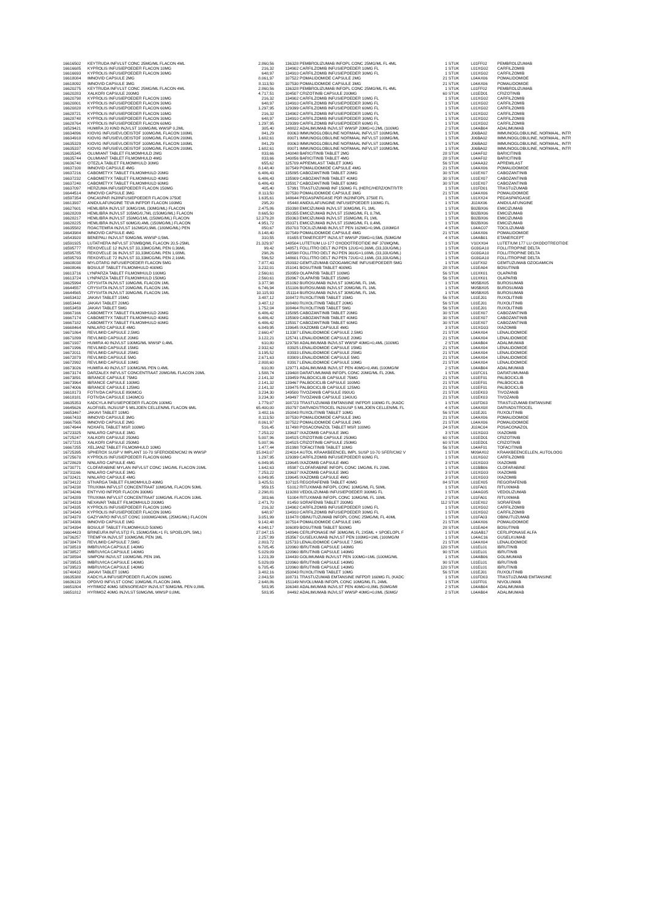| 16616502 | KEYTRUDA INFVLST CONC 25MG/ML FLACON 4ML | 2.860,56 | 136328 | PEMBROLIZUMAB INFOPL CONC 25MG/ML FL 4ML | 1 | STUK | L01FF02 | PEMBROLIZUMAB |
| 16616685 | KYPROLIS INFUSIEPOEDER FLACON 10MG | 216,32 | 134902 | CARFILZOMIB INFUSIEPOEDER 10MG FL | 1 | STUK | L01XG02 | CARFILZOMIB |
| 16616693 | KYPROLIS INFUSIEPOEDER FLACON 30MG | 648,97 | 134910 | CARFILZOMIB INFUSIEPOEDER 30MG FL | 1 | STUK | L01XG02 | CARFILZOMIB |
| 16618084 | IMNOVID CAPSULE 2MG | 8.061,97 | 107522 | POMALIDOMIDE CAPSULE 2MG | 21 | STUK | L04AX06 | POMALIDOMIDE |
| 16618092 | IMNOVID CAPSULE 3MG | 8.113,50 | 107530 | POMALIDOMIDE CAPSULE 3MG | 21 | STUK | L04AX06 | POMALIDOMIDE |
| 16620275 | KEYTRUDA INFVLST CONC 25MG/ML FLACON 4ML | 2.860,56 | 136328 | PEMBROLIZUMAB INFOPL CONC 25MG/ML FL 4ML | 1 | STUK | L01FF02 | PEMBROLIZUMAB |
| 16620283 | XALKORI CAPSULE 200MG | 4.717,51 | 104507 | CRIZOTINIB CAPSULE 200MG | 60 | STUK | L01ED01 | CRIZOTINIB |
| 16620798 | KYPROLIS INFUSIEPOEDER FLACON 10MG | 216,32 | 134902 | CARFILZOMIB INFUSIEPOEDER 10MG FL | 1 | STUK | L01XG02 | CARFILZOMIB |
| 16620801 | KYPROLIS INFUSIEPOEDER FLACON 30MG | 648,97 | 134910 | CARFILZOMIB INFUSIEPOEDER 30MG FL | 1 | STUK | L01XG02 | CARFILZOMIB |
| 16620828 | KYPROLIS INFUSIEPOEDER FLACON 60MG | 1.297,95 | 129399 | CARFILZOMIB INFUSIEPOEDER 60MG FL | 1 | STUK | L01XG02 | CARFILZOMIB |
| 16628721 | KYPROLIS INFUSIEPOEDER FLACON 10MG | 216,32 | 134902 | CARFILZOMIB INFUSIEPOEDER 10MG FL | 1 | STUK | L01XG02 | CARFILZOMIB |
| 16628748 | KYPROLIS INFUSIEPOEDER FLACON 30MG | 648,97 | 134910 | CARFILZOMIB INFUSIEPOEDER 30MG FL | 1 | STUK | L01XG02 | CARFILZOMIB |
| 16628764 | KYPROLIS INFUSIEPOEDER FLACON 60MG | 1.297,95 | 129399 | CARFILZOMIB INFUSIEPOEDER 60MG FL | 1 | STUK | L01XG02 | CARFILZOMIB |
| 16529421 | HUMIRA 20 KIND INJVLST 100MG/ML WWSP 0,2ML | 305,40 | 148822 | ADALIMUMAB INJVLST WWSP 20MG=0,2ML (100MG | 2 | STUK | L04AB04 | ADALIMUMAB |
| 16634896 | KIOVIG INFUSIEVLOEISTOF 100MG/ML FLACON 100ML | 841,29 | 80063 | IMMUNOGLOBULINE NORMAAL INFVLST 100MG/ML | 1 | STUK | J06BA02 | IMMUNOGLOBULINE, NORMAAL, INTR |
| 16634918 | KIOVIG INFUSIEVLOEISTOF 100MG/ML FLACON 200ML | 1.682,61 | 80071 | IMMUNOGLOBULINE NORMAAL INFVLST 100MG/ML | 1 | STUK | J06BA02 | IMMUNOGLOBULINE, NORMAAL, INTR |
| 16635329 | KIOVIG INFUSIEVLOEISTOF 100MG/ML FLACON 100ML | 841,29 | 80063 | IMMUNOGLOBULINE NORMAAL INFVLST 100MG/ML | 1 | STUK | J06BA02 | IMMUNOGLOBULINE, NORMAAL, INTR |
| 16635337 | KIOVIG INFUSIEVLOEISTOF 100MG/ML FLACON 200ML | 1.682,61 | 80071 | IMMUNOGLOBULINE NORMAAL INFVLST 100MG/ML | 1 | STUK | J06BA02 | IMMUNOGLOBULINE, NORMAAL, INTR |
| 16635345 | OLUMIANT TABLET FILMOMHULD 2MG | 833,66 | 140848 | BARICITINIB TABLET 2MG | 28 | STUK | L04AF02 | BARICITINIB |
| 16635744 | OLUMIANT TABLET FILMOMHULD 4MG | 833,66 | 140856 | BARICITINIB TABLET 4MG | 28 | STUK | L04AF02 | BARICITINIB |
| 16636740 | OTEZLA TABLET FILMOMHULD 30MG | 655,62 | 125709 | APREMILAST TABLET 30MG | 56 | STUK | L04AA32 | APREMILAST |
| 16637100 | IMNOVID CAPSULE 4MG | 8.148,40 | 107549 | POMALIDOMIDE CAPSULE 4MG | 21 | STUK | L04AX06 | POMALIDOMIDE |
| 16637216 | CABOMETYX TABLET FILMOMHULD 20MG | 6.486,43 | 135895 | CABOZANTINIB TABLET 20MG | 30 | STUK | L01EX07 | CABOZANTINIB |
| 16637232 | CABOMETYX TABLET FILMOMHULD 40MG | 6.486,43 | 135909 | CABOZANTINIB TABLET 40MG | 30 | STUK | L01EX07 | CABOZANTINIB |
| 16637240 | CABOMETYX TABLET FILMOMHULD 60MG | 6.486,43 | 135917 | CABOZANTINIB TABLET 60MG | 30 | STUK | L01EX07 | CABOZANTINIB |
| 16637097 | HERZUMA INFUSIEPOEDER FLACON 150MG | 405,40 | 57991 | TRASTUZUMAB INF 150MG FL (HERC/HERZ/ONTR/TR | 1 | STUK | L01FD01 | TRASTUZUMAB |
| 16644514 | IMNOVID CAPSULE 3MG | 8.113,50 | 107530 | POMALIDOMIDE CAPSULE 3MG | 21 | STUK | L04AX06 | POMALIDOMIDE |
| 16597354 | ONCASPAR INJ/INFUSIEPOEDER FLACON 3750E | 1.635,61 | 148644 | PEGASPARGASE PDR INJ/INFOPL 3750E FL | 1 | STUK | L01XX24 | PEGASPARGASE |
| 16613937 | ANIDULAFUNGINE TEVA INFPDR FLACON 100MG | 295,20 | 85448 | ANIDULAFUNGINE INFUSIEPOEDER 100MG FL | 1 | STUK | J02AX06 | ANIDULAFUNGINE |
| 16627601 | HEMLIBRA INJVLST 30MG/1ML (30MG/ML) FLACON | 2.475,86 | 150398 | EMICIZUMAB INJVLST 30MG/ML FL 1ML | 1 | STUK | B02BX06 | EMICIZUMAB |
| 16628209 | HEMLIBRA INJVLST 105MG/0,7ML (150MG/ML) FLACON | 8.665,50 | 150355 | EMICIZUMAB INJVLST 150MG/ML FL 0,7ML | 1 | STUK | B02BX06 | EMICIZUMAB |
| 16628217 | HEMLIBRA INJVLST 150MG/1ML (150MG/ML) FLACON | 12.379,28 | 150363 | EMICIZUMAB INJVLST 150MG/ML FL 1ML | 1 | STUK | B02BX06 | EMICIZUMAB |
| 16628225 | HEMLIBRA INJVLST 60MG/0,4ML (150MG/ML) FLACON | 4.951,72 | 150371 | EMICIZUMAB INJVLST 150MG/ML FL 0,4ML | 1 | STUK | B02BX06 | EMICIZUMAB |
| 16635582 | ROACTEMRA INJVLST 162MG/0,9ML (180MG/ML) PEN | 850,67 | 150703 | TOCILIZUMAB INJVLST PEN 162MG=0,9ML (180MG/I | 4 | STUK | L04AC07 | TOCILIZUMAB |
| 16643984 | IMNOVID CAPSULE 4MG | 8.148,40 | 107549 | POMALIDOMIDE CAPSULE 4MG | 21 | STUK | L04AX06 | POMALIDOMIDE |
| 16543920 | BENEPALI INJVLST 50MG/ML WWSP 0,5ML | 310,55 | 81655 | ETANERCEPT INJVLST WWSP 25MG=0,5ML (50MG/M | 4 | STUK | L04AB01 | ETANERCEPT |
| 16591925 | LUTATHERA INFVLST 370MBQ/ML FLACON 20,5-25ML | 21.329,97 | 148504 | LUTETIUM LU-177 OXODOTREOTIDE INF 370MQ/ML | 1 | STUK | V10XX04 | LUTETIUM 177 LU OXODOTREOTIDE |
| 16595777 | REKOVELLE 12 INJVLST 33,33MCG/ML PEN 0,36ML | 99,42 | 148571 | FOLLITRO DELT INJ PEN 12UG=0,36ML (33,33UG/ML) | 1 | STUK | G03GA10 | FOLLITROPINE DELTA |
| 16595785 | REKOVELLE 36 INJVLST 33,33MCG/ML PEN 1,08ML | 298,26 | 148598 | FOLLITRO DELT INJ PEN 36UG=1,08ML (33,33UG/ML) | 1 | STUK | G03GA10 | FOLLITROPINE DELTA |
| 16595793 | REKOVELLE 72 INJVLST 33,33MCG/ML PEN 2,16ML | 596,52 | 148601 | FOLLITRO DELT INJ PEN 72UG=2,16ML (33,33UG/ML) | 1 | STUK | G03GA10 | FOLLITROPINE DELTA |
| 16608038 | MYLOTARG INFUSIEPOEDER FLACON 5MG | 7.877,43 | 150932 | GEMTUZUMAB OZOGAMICINE INFUSIEPOEDER 5MG | 1 | STUK | L01FX02 | GEMTUZUMAB OZOGAMICIN |
| 16608046 | BOSULIF TABLET FILMOMHULD 400MG | 3.232,01 | 151041 | BOSUTINIB TABLET 400MG | 28 | STUK | L01EA04 | BOSUTINIB |
| 16613716 | LYNPARZA TABLET FILMOMHULD 100MG | 2.560,61 | 150959 | OLAPARIB TABLET 100MG | 56 | STUK | L01XK01 | OLAPARIB |
| 16613724 | LYNPARZA TABLET FILMOMHULD 150MG | 2.560,61 | 150967 | OLAPARIB TABLET 150MG | 56 | STUK | L01XK01 | OLAPARIB |
| 16625994 | CRYSVITA INJVLST 10MG/ML FLACON 1ML | 3.377,98 | 151092 | BUROSUMAB INJVLST 10MG/ML FL 1ML | 1 | STUK | M05BX05 | BUROSUMAB |
| 16644557 | CRYSVITA INJVLST 20MG/ML FLACON 1ML | 6.746,94 | 151106 | BUROSUMAB INJVLST 20MG/ML FL 1ML | 1 | STUK | M05BX05 | BUROSUMAB |
| 16644565 | CRYSVITA INJVLST 30MG/ML FLACON 1ML | 10.115,93 | 151114 | BUROSUMAB INJVLST 30MG/ML FL 1ML | 1 | STUK | M05BX05 | BUROSUMAB |
| 16653432 | JAKAVI TABLET 15MG | 3.487,12 | 108472 | RUXOLITINIB TABLET 15MG | 56 | STUK | L01EJ01 | RUXOLITINIB |
| 16653440 | JAKAVI TABLET 20MG | 3.487,12 | 108480 | RUXOLITINIB TABLET 20MG | 56 | STUK | L01EJ01 | RUXOLITINIB |
| 16653459 | JAKAVI TABLET 5MG | 1.752,04 | 108464 | RUXOLITINIB TABLET 5MG | 56 | STUK | L01EJ01 | RUXOLITINIB |
| 16667166 | CABOMETYX TABLET FILMOMHULD 20MG | 6.486,42 | 135895 | CABOZANTINIB TABLET 20MG | 30 | STUK | L01EX07 | CABOZANTINIB |
| 16667174 | CABOMETYX TABLET FILMOMHULD 40MG | 6.486,42 | 135909 | CABOZANTINIB TABLET 40MG | 30 | STUK | L01EX07 | CABOZANTINIB |
| 16667182 | CABOMETYX TABLET FILMOMHULD 60MG | 6.486,42 | 135917 | CABOZANTINIB TABLET 60MG | 30 | STUK | L01EX07 | CABOZANTINIB |
| 16668464 | NINLARO CAPSULE 4MG | 6.849,95 | 139645 | IXAZOMIB CAPSULE 4MG | 3 | STUK | L01XG03 | IXAZOMIB |
| 16671864 | REVLIMID CAPSULE 2,5MG | 2.660,47 | 113387 | LENALIDOMIDE CAPSULE 2,5MG | 21 | STUK | L04AX04 | LENALIDOMIDE |
| 16671899 | REVLIMID CAPSULE 20MG | 3.122,21 | 125741 | LENALIDOMIDE CAPSULE 20MG | 21 | STUK | L04AX04 | LENALIDOMIDE |
| 16671937 | HUMIRA 40 INJVLST 100MG/ML WWSP 0,4ML | 610,80 | 129798 | ADALIMUMAB INJVLST WWSP 40MG=0,4ML (100MG | 2 | STUK | L04AB04 | ADALIMUMAB |
| 16671996 | REVLIMID CAPSULE 15MG | 2.932,62 | 83925 | LENALIDOMIDE CAPSULE 15MG | 21 | STUK | L04AX04 | LENALIDOMIDE |
| 16672011 | REVLIMID CAPSULE 25MG | 3.195,52 | 83933 | LENALIDOMIDE CAPSULE 25MG | 21 | STUK | L04AX04 | LENALIDOMIDE |
| 16672879 | REVLIMID CAPSULE 5MG | 2.671,63 | 83909 | LENALIDOMIDE CAPSULE 5MG | 21 | STUK | L04AX04 | LENALIDOMIDE |
| 16672992 | REVLIMID CAPSULE 10MG | 2.808,60 | 83917 | LENALIDOMIDE CAPSULE 10MG | 21 | STUK | L04AX04 | LENALIDOMIDE |
| 16673026 | HUMIRA 40 INJVLST 100MG/ML PEN 0,4ML | 610,80 | 129771 | ADALIMUMAB INJVLST PEN 40MG=0,4ML (100MG/M | 2 | STUK | L04AB04 | ADALIMUMAB |
| 16673174 | DARZALEX INFVLST CONCENTRAAT 20MG/ML FLACON 20ML | 1.588,74 | 139408 | DARATUMUMAB INFOPL CONC 20MG/ML FL 20ML | 1 | STUK | L01FC01 | DARATUMUMAB |
| 16673891 | IBRANCE CAPSULE 75MG | 2.141,32 | 139459 | PALBOCICLIB CAPSULE 75MG | 21 | STUK | L01EF01 | PALBOCICLIB |
| 16673964 | IBRANCE CAPSULE 100MG | 2.141,32 | 139467 | PALBOCICLIB CAPSULE 100MG | 21 | STUK | L01EF01 | PALBOCICLIB |
| 16674006 | IBRANCE CAPSULE 125MG | 2.141,32 | 139475 | PALBOCICLIB CAPSULE 125MG | 21 | STUK | L01EF01 | PALBOCICLIB |
| 16618173 | FOTIVDA CAPSULE 890MCG | 3.234,30 | 149500 | TIVOZANIB CAPSULE 890UG | 21 | STUK | L01EK03 | TIVOZANIB |
| 16618181 | FOTIVDA CAPSULE 1340MCG | 3.234,30 | 149497 | TIVOZANIB CAPSULE 1340UG | 21 | STUK | L01EK03 | TIVOZANIB |
| 16635353 | KADCYLA INFUSIEPOEDER FLACON 100MG | 1.779,07 | 108723 | TRASTUZUMAB EMTANSINE INFPDR 100MG FL (KADC | 1 | STUK | L01FD03 | TRASTUZUMAB EMTANSINE |
| 16645626 | ALOFISEL INJSUSP 5 MILJOEN CELLEN/ML FLACON 6ML | 65.400,00 | 150797 | DARVADSTROCEL INJSUSP 5 MILJOEN CELLEN/ML FL | 4 | STUK | L04AX08 | DARVADSTROCEL |
| 16653467 | JAKAVI TABLET 10MG | 3.482,16 | 150843 | RUXOLITINIB TABLET 10MG | 56 | STUK | L01EJ01 | RUXOLITINIB |
| 16667433 | IMNOVID CAPSULE 3MG | 8.113,50 | 107530 | POMALIDOMIDE CAPSULE 3MG | 21 | STUK | L04AX06 | POMALIDOMIDE |
| 16667565 | IMNOVID CAPSULE 2MG | 8.061,97 | 107522 | POMALIDOMIDE CAPSULE 2MG | 21 | STUK | L04AX06 | POMALIDOMIDE |
| 16674944 | NOXAFIL TABLET MSR 100MG | 516,45 | 117498 | POSACONAZOL TABLET MSR 100MG | 24 | STUK | J02AC04 | POSACONAZOL |
| 16723325 | NINLARO CAPSULE 3MG | 7.253,22 | 139637 | IXAZOMIB CAPSULE 3MG | 3 | STUK | L01XG03 | IXAZOMIB |
| 16725247 | XALKORI CAPSULE 250MG | 5.007,96 | 104515 | CRIZOTINIB CAPSULE 250MG | 60 | STUK | L01ED01 | CRIZOTINIB |
| 16727215 | XALKORI CAPSULE 250MG | 5.007,96 | 104515 | CRIZOTINIB CAPSULE 250MG | 60 | STUK | L01ED01 | CRIZOTINIB |
| 16667255 | XELJANZ TABLET FILMOMHULD 10MG | 1.477,44 | 151998 | TOFACITINIB TABLET 10MG | 56 | STUK | L04AF01 | TOFACITINIB |
| 16725395 | SPHEROX SUSP V IMPLANT 10-70 SFEROIDEN/CM2 IN WWSP | 15.843,07 | 224014 | AUTOL KRAAKBEENCEL IMPL SUSP 10-70 SFER/CM2 V | 1 | STUK | M09AX02 | KRAAKBEENCELLEN, AUTOLOOG |
| 16725670 | KYPROLIS INFUSIEPOEDER FLACON 60MG | 1.297,95 | 129399 | CARFILZOMIB INFUSIEPOEDER 60MG FL | 1 | STUK | L01XG02 | CARFILZOMIB |
| 16728629 | NINLARO CAPSULE 4MG | 6.849,95 | 139645 | IXAZOMIB CAPSULE 4MG | 3 | STUK | L01XG03 | IXAZOMIB |
| 16730771 | CLOFARABINE MYLAN INFVLST CONC 1MG/ML FLACON 20ML | 1.642,63 | 85987 | CLOFARABINE INFOPL CONC 1MG/ML FL 20ML | 1 | STUK | L01BB06 | CLOFARABINE |
| 16731166 | NINLARO CAPSULE 3MG | 7.253,22 | 139637 | IXAZOMIB CAPSULE 3MG | 3 | STUK | L01XG03 | IXAZOMIB |
| 16732421 | NINLARO CAPSULE 4MG | 6.849,95 | 139645 | IXAZOMIB CAPSULE 4MG | 3 | STUK | L01XG03 | IXAZOMIB |
| 16734122 | STIVARGA TABLET FILMOMHULD 40MG | 3.425,51 | 107115 | REGORAFENIB TABLET 40MG | 84 | STUK | L01EX05 | REGORAFENIB |
| 16734238 | TRUXIMA INFVLST CONCENTRAAT 10MG/ML FLACON 50ML | 959,15 | 51012 | RITUXIMAB INFOPL CONC 10MG/ML FL 50ML | 1 | STUK | L01FA01 | RITUXIMAB |
| 16734246 | ENTYVIO INFPDR FLACON 300MG | 2.298,81 | 119288 | VEDOLIZUMAB INFUSIEPOEDER 300MG FL | 1 | STUK | L04AG05 | VEDOLIZUMAB |
| 16734289 | TRUXIMA INFVLST CONCENTRAAT 10MG/ML FLACON 10ML | 383,66 | 51004 | RITUXIMAB INFOPL CONC 10MG/ML FL 10ML | 2 | STUK | L01FA01 | RITUXIMAB |
| 16734319 | NEXAVAR TABLET FILMOMHULD 200MG | 2.471,70 | 81450 | SORAFENIB TABLET 200MG | 112 | STUK | L01EX02 | SORAFENIB |
| 16734335 | KYPROLIS INFUSIEPOEDER FLACON 10MG | 216,32 | 134902 | CARFILZOMIB INFUSIEPOEDER 10MG FL | 1 | STUK | L01XG02 | CARFILZOMIB |
| 16734343 | KYPROLIS INFUSIEPOEDER FLACON 30MG | 648,97 | 134910 | CARFILZOMIB INFUSIEPOEDER 30MG FL | 1 | STUK | L01XG02 | CARFILZOMIB |
| 16734378 | GAZYVARO INFVLST CONC 1000MG/40ML (25MG/ML) FLACON | 3.051,99 | 118478 | OBINUTUZUMAB INFOPL CONC 25MG/ML FL 40ML | 1 | STUK | L01FA03 | OBINUTUZUMAB |
| 16734386 | IMNOVID CAPSULE 1MG | 9.142,48 | 107514 | POMALIDOMIDE CAPSULE 1MG | 21 | STUK | L04AX06 | POMALIDOMIDE |
| 16734394 | BOSULIF TABLET FILMOMHULD 500MG | 4.048,17 | 106089 | BOSUTINIB TABLET 500MG | 28 | STUK | L01EA04 | BOSUTINIB |
| 16604423 | BRINEURA INFVLST(2 FL 150MG/5ML+1 FL SPOELOPL 5ML) | 27.047,15 | 148946 | CERLIPONASE INF 30MG/ML FL 2X5ML + SPOELOPL F | 1 | STUK | A16AB17 | CERLIPONASE ALFA |
| 16736257 | TREMFYA INJVLST 100MG/ML PEN 1ML | 2.257,99 | 153567 | GUSELKUMAB INJVLST PEN 100MG=1ML (100MG/M | 1 | STUK | L04AC16 | GUSELKUMAB |
| 16738470 | REVLIMID CAPSULE 7,5MG | 2.803,72 | 125733 | LENALIDOMIDE CAPSULE 7,5MG | 21 | STUK | L04AX04 | LENALIDOMIDE |
| 16738519 | IMBRUVICA CAPSULE 140MG | 6.705,45 | 120960 | IBRUTINIB CAPSULE 140MG | 120 | STUK | L01EL01 | IBRUTINIB |
| 16738527 | IMBRUVICA CAPSULE 140MG | 5.029,09 | 120960 | IBRUTINIB CAPSULE 140MG | 90 | STUK | L01EL01 | IBRUTINIB |
| 16738594 | SIMPONI INJVLST 100MG/ML PEN 1ML | 1.223,39 | 134430 | GOLIMUMAB INJVLST PEN 100MG=1ML (100MG/ML | 1 | STUK | L04AB06 | GOLIMUMAB |
| 16739515 | IMBRUVICA CAPSULE 140MG | 5.029,09 | 120960 | IBRUTINIB CAPSULE 140MG | 90 | STUK | L01EL01 | IBRUTINIB |
| 16739523 | IMBRUVICA CAPSULE 140MG | 6.705,45 | 120960 | IBRUTINIB CAPSULE 140MG | 120 | STUK | L01EL01 | IBRUTINIB |
| 16740432 | JAKAVI TABLET 10MG | 3.482,16 | 150843 | RUXOLITINIB TABLET 10MG | 56 | STUK | L01EJ01 | RUXOLITINIB |
| 16635388 | KADCYLA INFUSIEPOEDER FLACON 160MG | 2.843,58 | 108731 | TRASTUZUMAB EMTANSINE INFPDR 160MG FL (KADC | 1 | STUK | L01FD03 | TRASTUZUMAB EMTANSINE |
| 16636120 | OPDIVO INFVLST CONC 10MG/ML FLACON 24ML | 2.648,86 | 151149 | NIVOLUMAB INFOPL CONC 10MG/ML FL 24ML | 1 | STUK | L01FF01 | NIVOLUMAB |
| 16651804 | HYRIMOZ 40MG SENSOREADY INJVLST 50MG/ML PEN 0,8ML | 583,95 | 106348 | ADALIMUMAB INJVLST PEN 40MG=0,8ML (50MG/MI | 2 | STUK | L04AB04 | ADALIMUMAB |
| 16651812 | HYRIMOZ 40MG INJVLST 50MG/ML WWSP 0,8ML | 583,95 | 84492 | ADALIMUMAB INJVLST WWSP 40MG=0,8ML (50MG/ | 2 | STUK | L04AB04 | ADALIMUMAB |